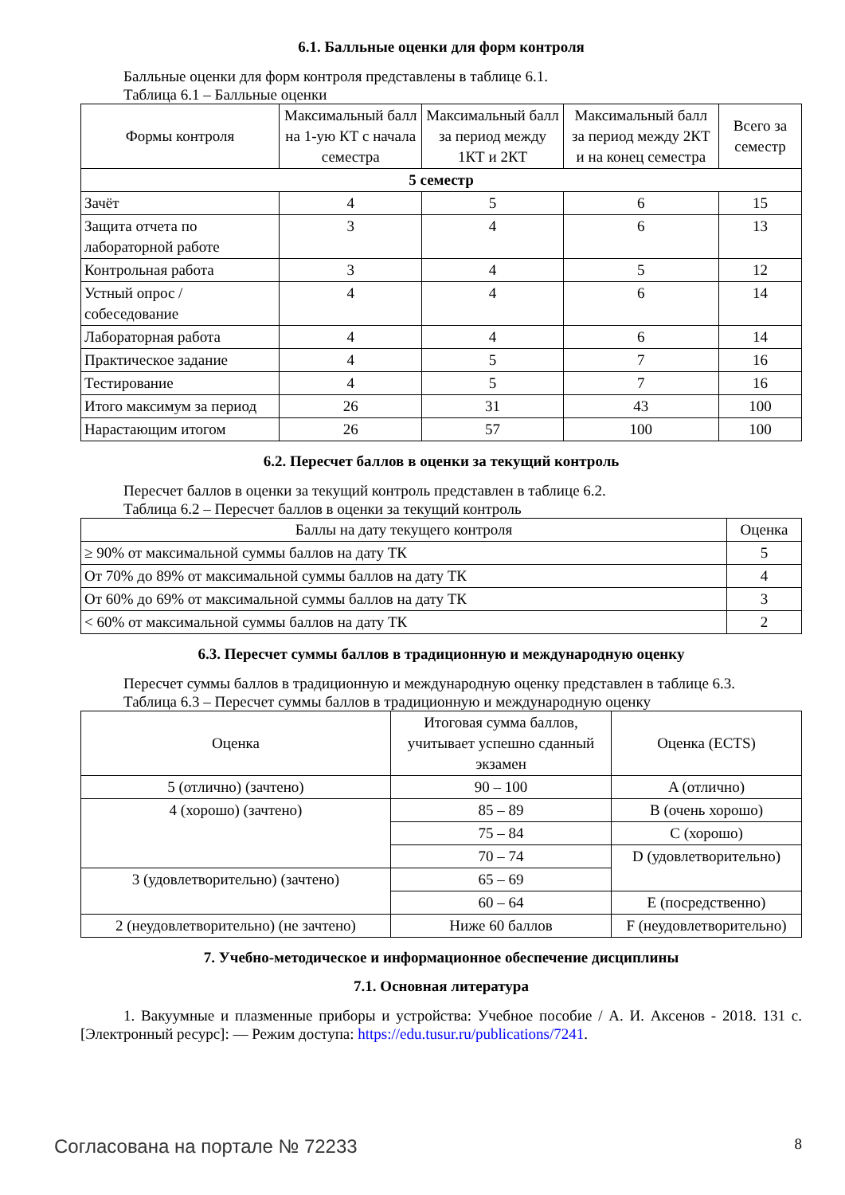6.1. Балльные оценки для форм контроля
Балльные оценки для форм контроля представлены в таблице 6.1.
Таблица 6.1 – Балльные оценки
| Формы контроля | Максимальный балл на 1-ую КТ с начала семестра | Максимальный балл за период между 1КТ и 2КТ | Максимальный балл за период между 2КТ и на конец семестра | Всего за семестр |
| --- | --- | --- | --- | --- |
| 5 семестр | | | | |
| Зачёт | 4 | 5 | 6 | 15 |
| Защита отчета по лабораторной работе | 3 | 4 | 6 | 13 |
| Контрольная работа | 3 | 4 | 5 | 12 |
| Устный опрос / собеседование | 4 | 4 | 6 | 14 |
| Лабораторная работа | 4 | 4 | 6 | 14 |
| Практическое задание | 4 | 5 | 7 | 16 |
| Тестирование | 4 | 5 | 7 | 16 |
| Итого максимум за период | 26 | 31 | 43 | 100 |
| Нарастающим итогом | 26 | 57 | 100 | 100 |
6.2. Пересчет баллов в оценки за текущий контроль
Пересчет баллов в оценки за текущий контроль представлен в таблице 6.2.
Таблица 6.2 – Пересчет баллов в оценки за текущий контроль
| Баллы на дату текущего контроля | Оценка |
| --- | --- |
| ≥ 90% от максимальной суммы баллов на дату ТК | 5 |
| От 70% до 89% от максимальной суммы баллов на дату ТК | 4 |
| От 60% до 69% от максимальной суммы баллов на дату ТК | 3 |
| < 60% от максимальной суммы баллов на дату ТК | 2 |
6.3. Пересчет суммы баллов в традиционную и международную оценку
Пересчет суммы баллов в традиционную и международную оценку представлен в таблице 6.3.
Таблица 6.3 – Пересчет суммы баллов в традиционную и международную оценку
| Оценка | Итоговая сумма баллов, учитывает успешно сданный экзамен | Оценка (ECTS) |
| --- | --- | --- |
| 5 (отлично) (зачтено) | 90 – 100 | A (отлично) |
| 4 (хорошо) (зачтено) | 85 – 89 | B (очень хорошо) |
| | 75 – 84 | C (хорошо) |
| | 70 – 74 | D (удовлетворительно) |
| 3 (удовлетворительно) (зачтено) | 65 – 69 | |
| | 60 – 64 | E (посредственно) |
| 2 (неудовлетворительно) (не зачтено) | Ниже 60 баллов | F (неудовлетворительно) |
7. Учебно-методическое и информационное обеспечение дисциплины
7.1. Основная литература
1. Вакуумные и плазменные приборы и устройства: Учебное пособие / А. И. Аксенов - 2018. 131 с. [Электронный ресурс]: — Режим доступа: https://edu.tusur.ru/publications/7241.
Согласована на портале № 72233 8